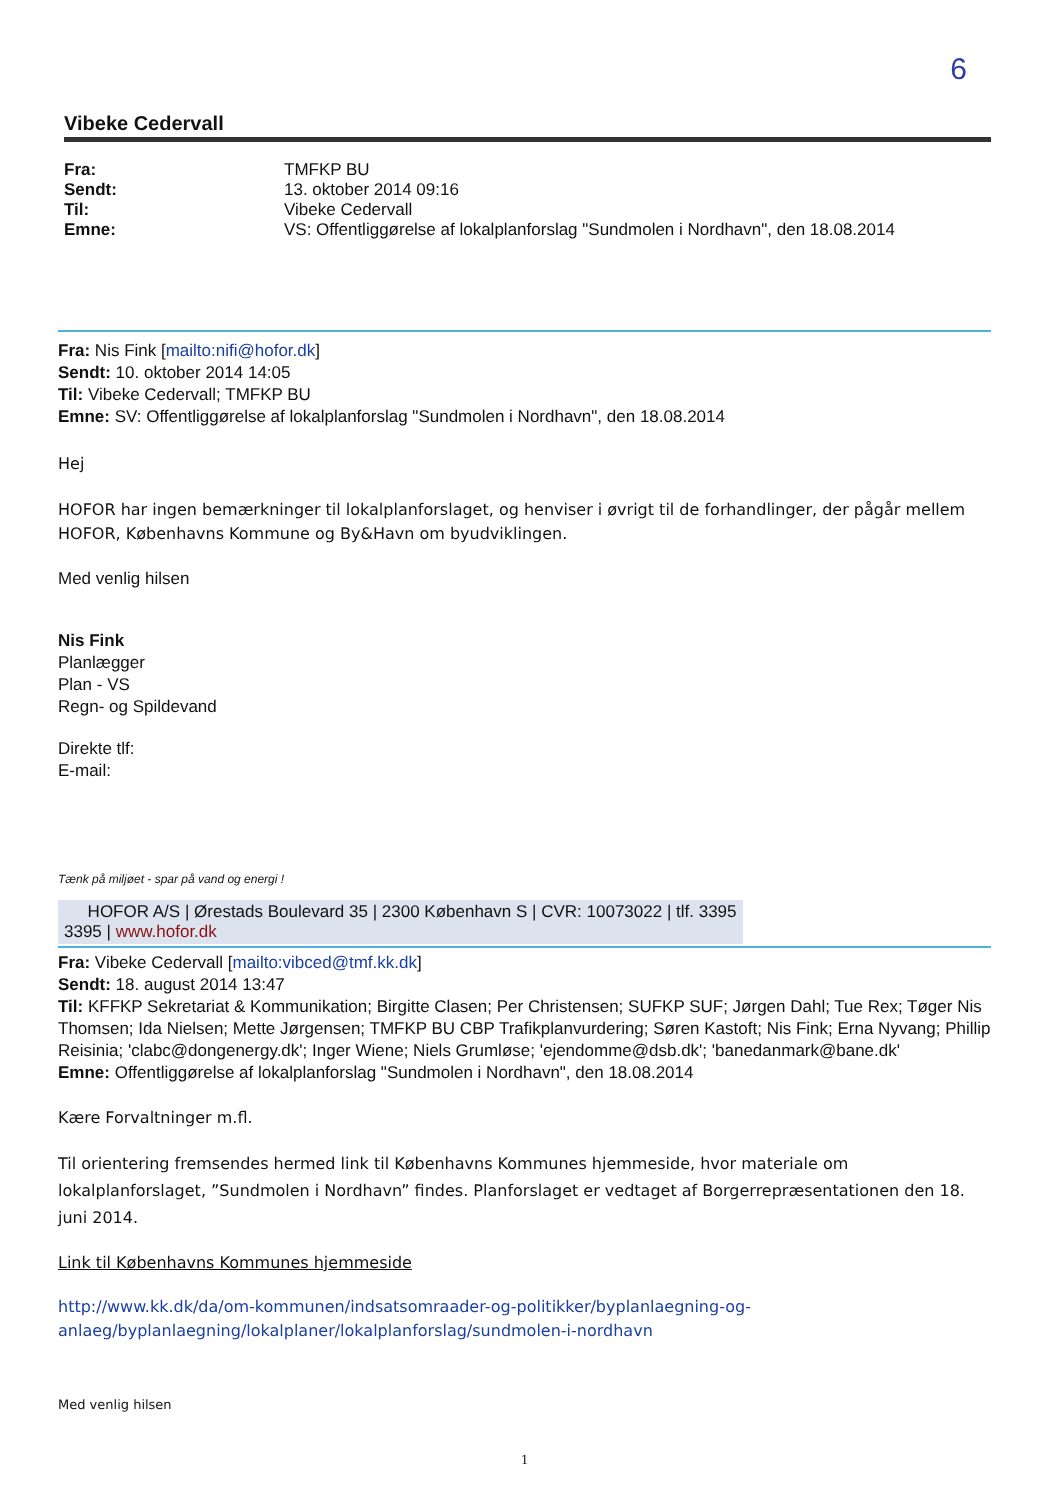6
Vibeke Cedervall
| Fra: | TMFKP BU |
| Sendt: | 13. oktober 2014 09:16 |
| Til: | Vibeke Cedervall |
| Emne: | VS: Offentliggørelse af lokalplanforslag "Sundmolen i Nordhavn", den 18.08.2014 |
Fra: Nis Fink [mailto:nifi@hofor.dk]
Sendt: 10. oktober 2014 14:05
Til: Vibeke Cedervall; TMFKP BU
Emne: SV: Offentliggørelse af lokalplanforslag "Sundmolen i Nordhavn", den 18.08.2014
Hej
HOFOR har ingen bemærkninger til lokalplanforslaget, og henviser i øvrigt til de forhandlinger, der pågår mellem HOFOR, Københavns Kommune og By&Havn om byudviklingen.
Med venlig hilsen
Nis Fink
Planlægger
Plan - VS
Regn- og Spildevand
Direkte tlf:
E-mail:
Tænk på miljøet - spar på vand og energi !
HOFOR A/S | Ørestads Boulevard 35 | 2300 København S | CVR: 10073022 | tlf. 3395
3395 | www.hofor.dk
Fra: Vibeke Cedervall [mailto:vibced@tmf.kk.dk]
Sendt: 18. august 2014 13:47
Til: KFFKP Sekretariat & Kommunikation; Birgitte Clasen; Per Christensen; SUFKP SUF; Jørgen Dahl; Tue Rex; Tøger Nis Thomsen; Ida Nielsen; Mette Jørgensen; TMFKP BU CBP Trafikplanvurdering; Søren Kastoft; Nis Fink; Erna Nyvang; Phillip Reisinia; 'clabc@dongenergy.dk'; Inger Wiene; Niels Grumløse; 'ejendomme@dsb.dk'; 'banedanmark@bane.dk'
Emne: Offentliggørelse af lokalplanforslag "Sundmolen i Nordhavn", den 18.08.2014
Kære Forvaltninger m.fl.
Til orientering fremsendes hermed link til Københavns Kommunes hjemmeside, hvor materiale om lokalplanforslaget, ”Sundmolen i Nordhavn” findes. Planforslaget er vedtaget af Borgerrepræsentationen den 18. juni 2014.
Link til Københavns Kommunes hjemmeside
http://www.kk.dk/da/om-kommunen/indsatsomraader-og-politikker/byplanlaegning-og-anlaeg/byplanlaegning/lokalplaner/lokalplanforslag/sundmolen-i-nordhavn
Med venlig hilsen
1